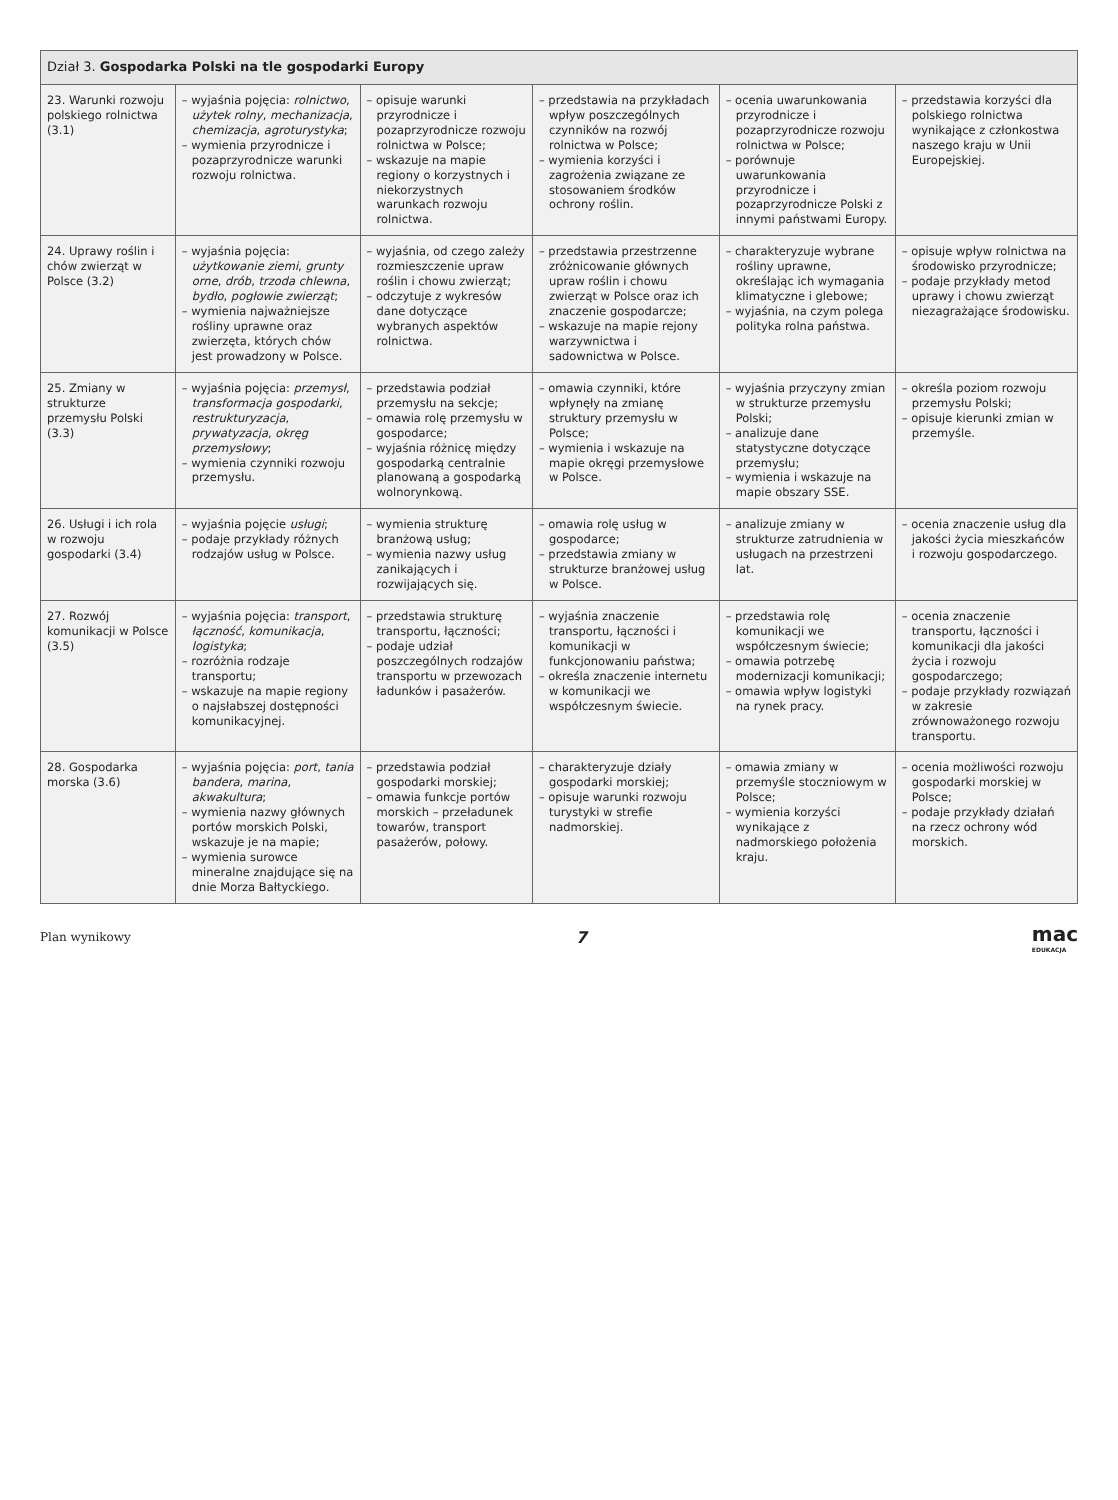| Dział 3. Gospodarka Polski na tle gospodarki Europy | | | | | |
| --- | --- | --- | --- | --- | --- |
| 23. Warunki rozwoju polskiego rolnictwa (3.1) | – wyjaśnia pojęcia: rolnictwo , użytek rolny , mechanizacja , chemizacja , agroturystyka ; – wymienia przyrodnicze i pozaprzyrodnicze warunki rozwoju rolnictwa. | – opisuje warunki przyrodnicze i pozaprzyrodnicze rozwoju rolnictwa w Polsce; – wskazuje na mapie regiony o korzystnych i niekorzystnych warunkach rozwoju rolnictwa. | – przedstawia na przykładach wpływ poszczególnych czynników na rozwój rolnictwa w Polsce; – wymienia korzyści i zagrożenia związane ze stosowaniem środków ochrony roślin. | – ocenia uwarunkowania przyrodnicze i pozaprzyrodnicze rozwoju rolnictwa w Polsce; – porównuje uwarunkowania przyrodnicze i pozaprzyrodnicze Polski z innymi państwami Europy. | – przedstawia korzyści dla polskiego rolnictwa wynikające z członkostwa naszego kraju w Unii Europejskiej. |
| 24. Uprawy roślin i chów zwierząt w Polsce (3.2) | – wyjaśnia pojęcia: użytkowanie ziemi , grunty orne , drób , trzoda chlewna , bydło , pogłowie zwierząt ; – wymienia najważniejsze rośliny uprawne oraz zwierzęta, których chów jest prowadzony w Polsce. | – wyjaśnia, od czego zależy rozmieszczenie upraw roślin i chowu zwierząt; – odczytuje z wykresów dane dotyczące wybranych aspektów rolnictwa. | – przedstawia przestrzenne zróżnicowanie głównych upraw roślin i chowu zwierząt w Polsce oraz ich znaczenie gospodarcze; – wskazuje na mapie rejony warzywnictwa i sadownictwa w Polsce. | – charakteryzuje wybrane rośliny uprawne, określając ich wymagania klimatyczne i glebowe; – wyjaśnia, na czym polega polityka rolna państwa. | – opisuje wpływ rolnictwa na środowisko przyrodnicze; – podaje przykłady metod uprawy i chowu zwierząt niezagrażające środowisku. |
| 25. Zmiany w strukturze przemysłu Polski (3.3) | – wyjaśnia pojęcia: przemysł , transformacja gospodarki , restrukturyzacja , prywatyzacja , okręg przemysłowy ; – wymienia czynniki rozwoju przemysłu. | – przedstawia podział przemysłu na sekcje; – omawia rolę przemysłu w gospodarce; – wyjaśnia różnicę między gospodarką centralnie planowaną a gospodarką wolnorynkową. | – omawia czynniki, które wpłynęły na zmianę struktury przemysłu w Polsce; – wymienia i wskazuje na mapie okręgi przemysłowe w Polsce. | – wyjaśnia przyczyny zmian w strukturze przemysłu Polski; – analizuje dane statystyczne dotyczące przemysłu; – wymienia i wskazuje na mapie obszary SSE. | – określa poziom rozwoju przemysłu Polski; – opisuje kierunki zmian w przemyśle. |
| 26. Usługi i ich rola w rozwoju gospodarki (3.4) | – wyjaśnia pojęcie usługi ; – podaje przykłady różnych rodzajów usług w Polsce. | – wymienia strukturę branżową usług; – wymienia nazwy usług zanikających i rozwijających się. | – omawia rolę usług w gospodarce; – przedstawia zmiany w strukturze branżowej usług w Polsce. | – analizuje zmiany w strukturze zatrudnienia w usługach na przestrzeni lat. | – ocenia znaczenie usług dla jakości życia mieszkańców i rozwoju gospodarczego. |
| 27. Rozwój komunikacji w Polsce (3.5) | – wyjaśnia pojęcia: transport , łączność , komunikacja , logistyka ; – rozróżnia rodzaje transportu; – wskazuje na mapie regiony o najsłabszej dostępności komunikacyjnej. | – przedstawia strukturę transportu, łączności; – podaje udział poszczególnych rodzajów transportu w przewozach ładunków i pasażerów. | – wyjaśnia znaczenie transportu, łączności i komunikacji w funkcjonowaniu państwa; – określa znaczenie internetu w komunikacji we współczesnym świecie. | – przedstawia rolę komunikacji we współczesnym świecie; – omawia potrzebę modernizacji komunikacji; – omawia wpływ logistyki na rynek pracy. | – ocenia znaczenie transportu, łączności i komunikacji dla jakości życia i rozwoju gospodarczego; – podaje przykłady rozwiązań w zakresie zrównoważonego rozwoju transportu. |
| 28. Gospodarka morska (3.6) | – wyjaśnia pojęcia: port , tania bandera , marina , akwakultura ; – wymienia nazwy głównych portów morskich Polski, wskazuje je na mapie; – wymienia surowce mineralne znajdujące się na dnie Morza Bałtyckiego. | – przedstawia podział gospodarki morskiej; – omawia funkcje portów morskich – przeładunek towarów, transport pasażerów, połowy. | – charakteryzuje działy gospodarki morskiej; – opisuje warunki rozwoju turystyki w strefie nadmorskiej. | – omawia zmiany w przemyśle stoczniowym w Polsce; – wymienia korzyści wynikające z nadmorskiego położenia kraju. | – ocenia możliwości rozwoju gospodarki morskiej w Polsce; – podaje przykłady działań na rzecz ochrony wód morskich. |
Plan wynikowy 7 mac
EDUKACJA